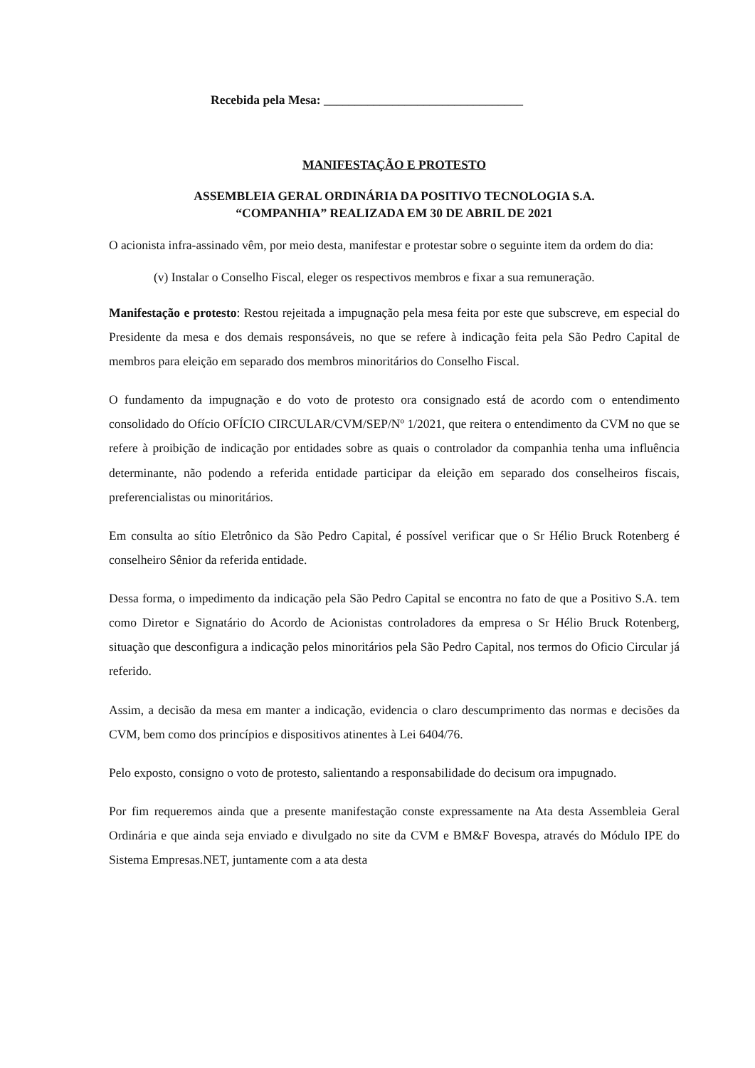Recebida pela Mesa: ________________________________
MANIFESTAÇÃO E PROTESTO
ASSEMBLEIA GERAL ORDINÁRIA DA POSITIVO TECNOLOGIA S.A.
“COMPANHIA” REALIZADA EM 30 DE ABRIL DE 2021
O acionista infra-assinado vêm, por meio desta, manifestar e protestar sobre o seguinte item da ordem do dia:
(v) Instalar o Conselho Fiscal, eleger os respectivos membros e fixar a sua remuneração.
Manifestação e protesto: Restou rejeitada a impugnação pela mesa feita por este que subscreve, em especial do Presidente da mesa e dos demais responsáveis, no que se refere à indicação feita pela São Pedro Capital de membros para eleição em separado dos membros minoritários do Conselho Fiscal.
O fundamento da impugnação e do voto de protesto ora consignado está de acordo com o entendimento consolidado do Ofício OFÍCIO CIRCULAR/CVM/SEP/Nº 1/2021, que reitera o entendimento da CVM no que se refere à proibição de indicação por entidades sobre as quais o controlador da companhia tenha uma influência determinante, não podendo a referida entidade participar da eleição em separado dos conselheiros fiscais, preferencialistas ou minoritários.
Em consulta ao sítio Eletrônico da São Pedro Capital, é possível verificar que o Sr Hélio Bruck Rotenberg é conselheiro Sênior da referida entidade.
Dessa forma, o impedimento da indicação pela São Pedro Capital se encontra no fato de que a Positivo S.A. tem como Diretor e Signatário do Acordo de Acionistas controladores da empresa o Sr Hélio Bruck Rotenberg, situação que desconfigura a indicação pelos minoritários pela São Pedro Capital, nos termos do Oficio Circular já referido.
Assim, a decisão da mesa em manter a indicação, evidencia o claro descumprimento das normas e decisões da CVM, bem como dos princípios e dispositivos atinentes à Lei 6404/76.
Pelo exposto, consigno o voto de protesto, salientando a responsabilidade do decisum ora impugnado.
Por fim requeremos ainda que a presente manifestação conste expressamente na Ata desta Assembleia Geral Ordinária e que ainda seja enviado e divulgado no site da CVM e BM&F Bovespa, através do Módulo IPE do Sistema Empresas.NET, juntamente com a ata desta